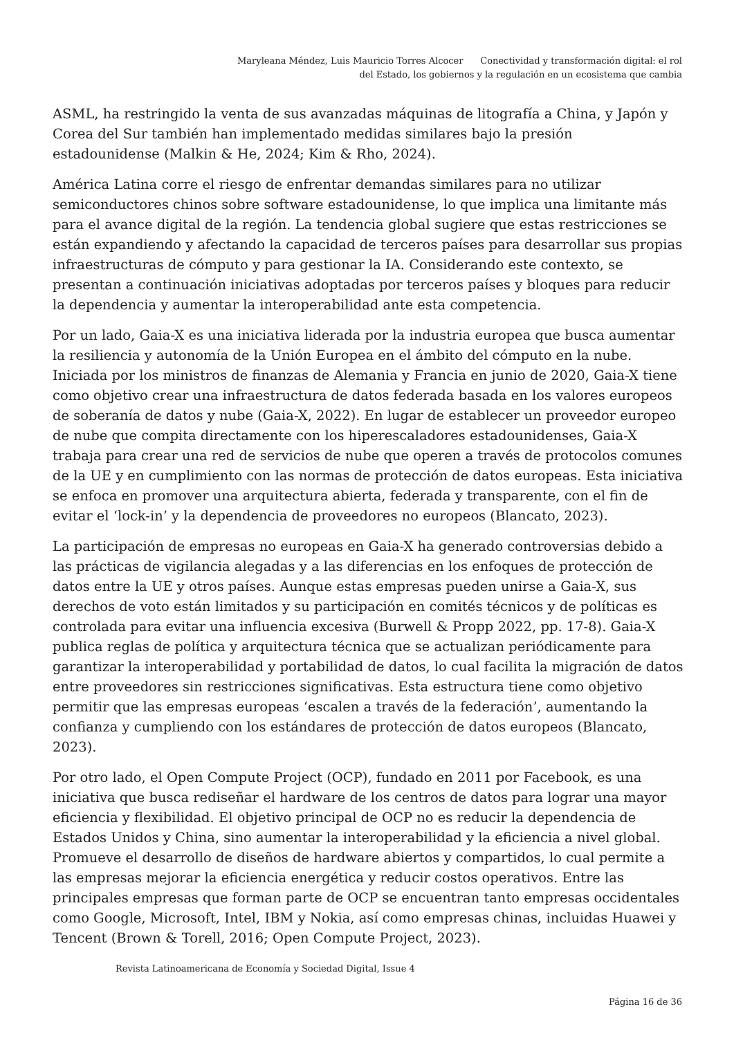Maryleana Méndez, Luis Mauricio Torres Alcocer Conectividad y transformación digital: el rol
del Estado, los gobiernos y la regulación en un ecosistema que cambia
ASML, ha restringido la venta de sus avanzadas máquinas de litografía a China, y Japón y Corea del Sur también han implementado medidas similares bajo la presión estadounidense (Malkin & He, 2024; Kim & Rho, 2024).
América Latina corre el riesgo de enfrentar demandas similares para no utilizar semiconductores chinos sobre software estadounidense, lo que implica una limitante más para el avance digital de la región. La tendencia global sugiere que estas restricciones se están expandiendo y afectando la capacidad de terceros países para desarrollar sus propias infraestructuras de cómputo y para gestionar la IA. Considerando este contexto, se presentan a continuación iniciativas adoptadas por terceros países y bloques para reducir la dependencia y aumentar la interoperabilidad ante esta competencia.
Por un lado, Gaia-X es una iniciativa liderada por la industria europea que busca aumentar la resiliencia y autonomía de la Unión Europea en el ámbito del cómputo en la nube. Iniciada por los ministros de finanzas de Alemania y Francia en junio de 2020, Gaia-X tiene como objetivo crear una infraestructura de datos federada basada en los valores europeos de soberanía de datos y nube (Gaia-X, 2022). En lugar de establecer un proveedor europeo de nube que compita directamente con los hiperescaladores estadounidenses, Gaia-X trabaja para crear una red de servicios de nube que operen a través de protocolos comunes de la UE y en cumplimiento con las normas de protección de datos europeas. Esta iniciativa se enfoca en promover una arquitectura abierta, federada y transparente, con el fin de evitar el ‘lock-in’ y la dependencia de proveedores no europeos (Blancato, 2023).
La participación de empresas no europeas en Gaia-X ha generado controversias debido a las prácticas de vigilancia alegadas y a las diferencias en los enfoques de protección de datos entre la UE y otros países. Aunque estas empresas pueden unirse a Gaia-X, sus derechos de voto están limitados y su participación en comités técnicos y de políticas es controlada para evitar una influencia excesiva (Burwell & Propp 2022, pp. 17-8). Gaia-X publica reglas de política y arquitectura técnica que se actualizan periódicamente para garantizar la interoperabilidad y portabilidad de datos, lo cual facilita la migración de datos entre proveedores sin restricciones significativas. Esta estructura tiene como objetivo permitir que las empresas europeas ‘escalen a través de la federación’, aumentando la confianza y cumpliendo con los estándares de protección de datos europeos (Blancato, 2023).
Por otro lado, el Open Compute Project (OCP), fundado en 2011 por Facebook, es una iniciativa que busca rediseñar el hardware de los centros de datos para lograr una mayor eficiencia y flexibilidad. El objetivo principal de OCP no es reducir la dependencia de Estados Unidos y China, sino aumentar la interoperabilidad y la eficiencia a nivel global. Promueve el desarrollo de diseños de hardware abiertos y compartidos, lo cual permite a las empresas mejorar la eficiencia energética y reducir costos operativos. Entre las principales empresas que forman parte de OCP se encuentran tanto empresas occidentales como Google, Microsoft, Intel, IBM y Nokia, así como empresas chinas, incluidas Huawei y Tencent (Brown & Torell, 2016; Open Compute Project, 2023).
Revista Latinoamericana de Economía y Sociedad Digital, Issue 4
Página 16 de 36